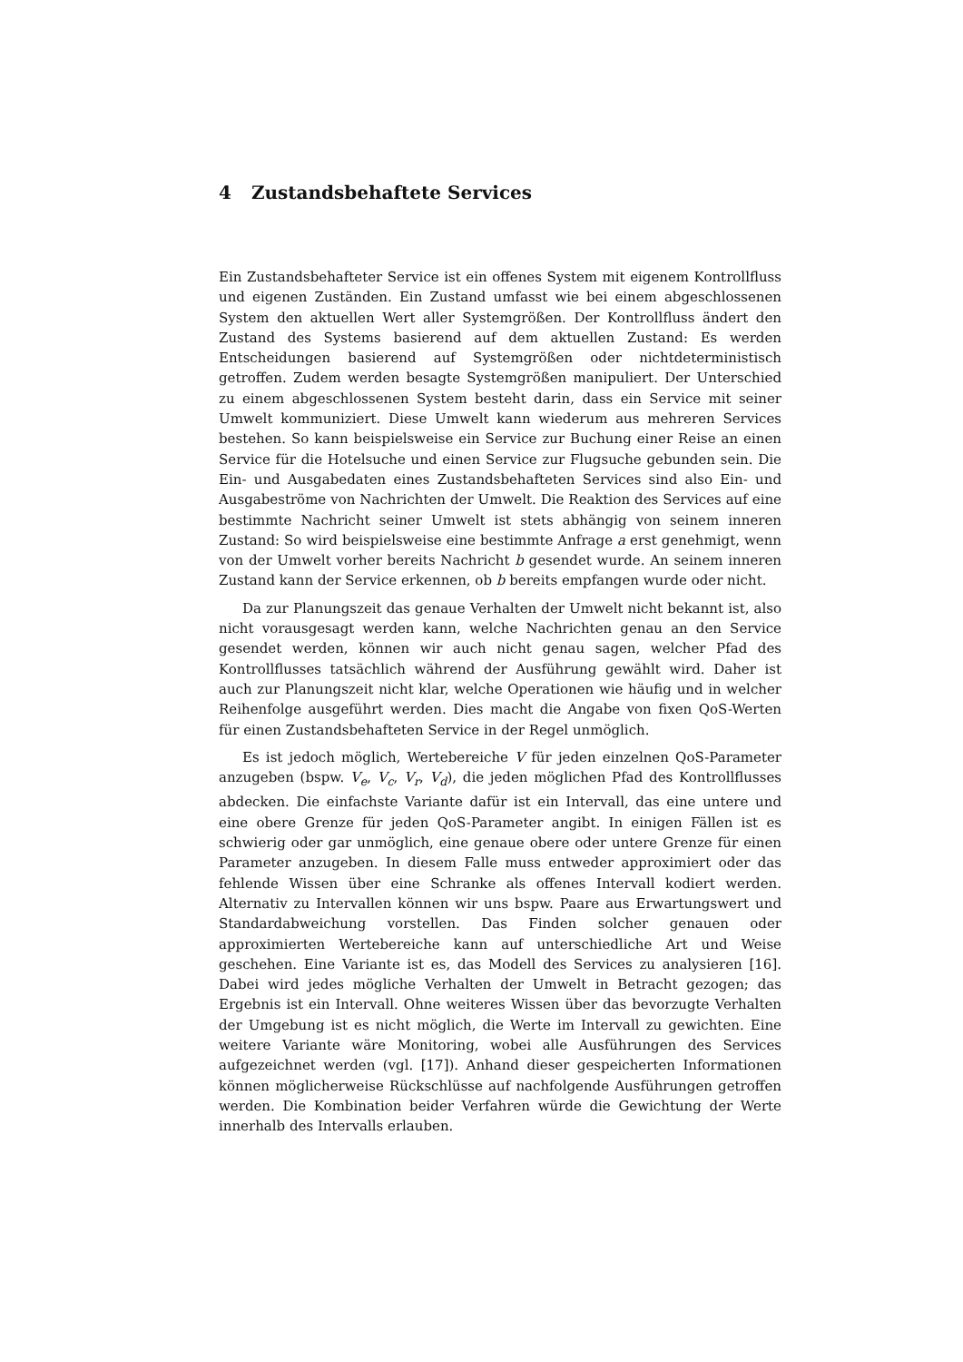4 Zustandsbehaftete Services
Ein Zustandsbehafteter Service ist ein offenes System mit eigenem Kontrollfluss und eigenen Zuständen. Ein Zustand umfasst wie bei einem abgeschlossenen System den aktuellen Wert aller Systemgrößen. Der Kontrollfluss ändert den Zustand des Systems basierend auf dem aktuellen Zustand: Es werden Entscheidungen basierend auf Systemgrößen oder nichtdeterministisch getroffen. Zudem werden besagte Systemgrößen manipuliert. Der Unterschied zu einem abgeschlossenen System besteht darin, dass ein Service mit seiner Umwelt kommuniziert. Diese Umwelt kann wiederum aus mehreren Services bestehen. So kann beispielsweise ein Service zur Buchung einer Reise an einen Service für die Hotelsuche und einen Service zur Flugsuche gebunden sein. Die Ein- und Ausgabedaten eines Zustandsbehafteten Services sind also Ein- und Ausgabeströme von Nachrichten der Umwelt. Die Reaktion des Services auf eine bestimmte Nachricht seiner Umwelt ist stets abhängig von seinem inneren Zustand: So wird beispielsweise eine bestimmte Anfrage a erst genehmigt, wenn von der Umwelt vorher bereits Nachricht b gesendet wurde. An seinem inneren Zustand kann der Service erkennen, ob b bereits empfangen wurde oder nicht.
Da zur Planungszeit das genaue Verhalten der Umwelt nicht bekannt ist, also nicht vorausgesagt werden kann, welche Nachrichten genau an den Service gesendet werden, können wir auch nicht genau sagen, welcher Pfad des Kontrollflusses tatsächlich während der Ausführung gewählt wird. Daher ist auch zur Planungszeit nicht klar, welche Operationen wie häufig und in welcher Reihenfolge ausgeführt werden. Dies macht die Angabe von fixen QoS-Werten für einen Zustandsbehafteten Service in der Regel unmöglich.
Es ist jedoch möglich, Wertebereiche V für jeden einzelnen QoS-Parameter anzugeben (bspw. V<sub>e</sub>, V<sub>c</sub>, V<sub>r</sub>, V<sub>d</sub>), die jeden möglichen Pfad des Kontrollflusses abdecken. Die einfachste Variante dafür ist ein Intervall, das eine untere und eine obere Grenze für jeden QoS-Parameter angibt. In einigen Fällen ist es schwierig oder gar unmöglich, eine genaue obere oder untere Grenze für einen Parameter anzugeben. In diesem Falle muss entweder approximiert oder das fehlende Wissen über eine Schranke als offenes Intervall kodiert werden. Alternativ zu Intervallen können wir uns bspw. Paare aus Erwartungswert und Standardabweichung vorstellen. Das Finden solcher genauen oder approximierten Wertebereiche kann auf unterschiedliche Art und Weise geschehen. Eine Variante ist es, das Modell des Services zu analysieren [16]. Dabei wird jedes mögliche Verhalten der Umwelt in Betracht gezogen; das Ergebnis ist ein Intervall. Ohne weiteres Wissen über das bevorzugte Verhalten der Umgebung ist es nicht möglich, die Werte im Intervall zu gewichten. Eine weitere Variante wäre Monitoring, wobei alle Ausführungen des Services aufgezeichnet werden (vgl. [17]). Anhand dieser gespeicherten Informationen können möglicherweise Rückschlüsse auf nachfolgende Ausführungen getroffen werden. Die Kombination beider Verfahren würde die Gewichtung der Werte innerhalb des Intervalls erlauben.